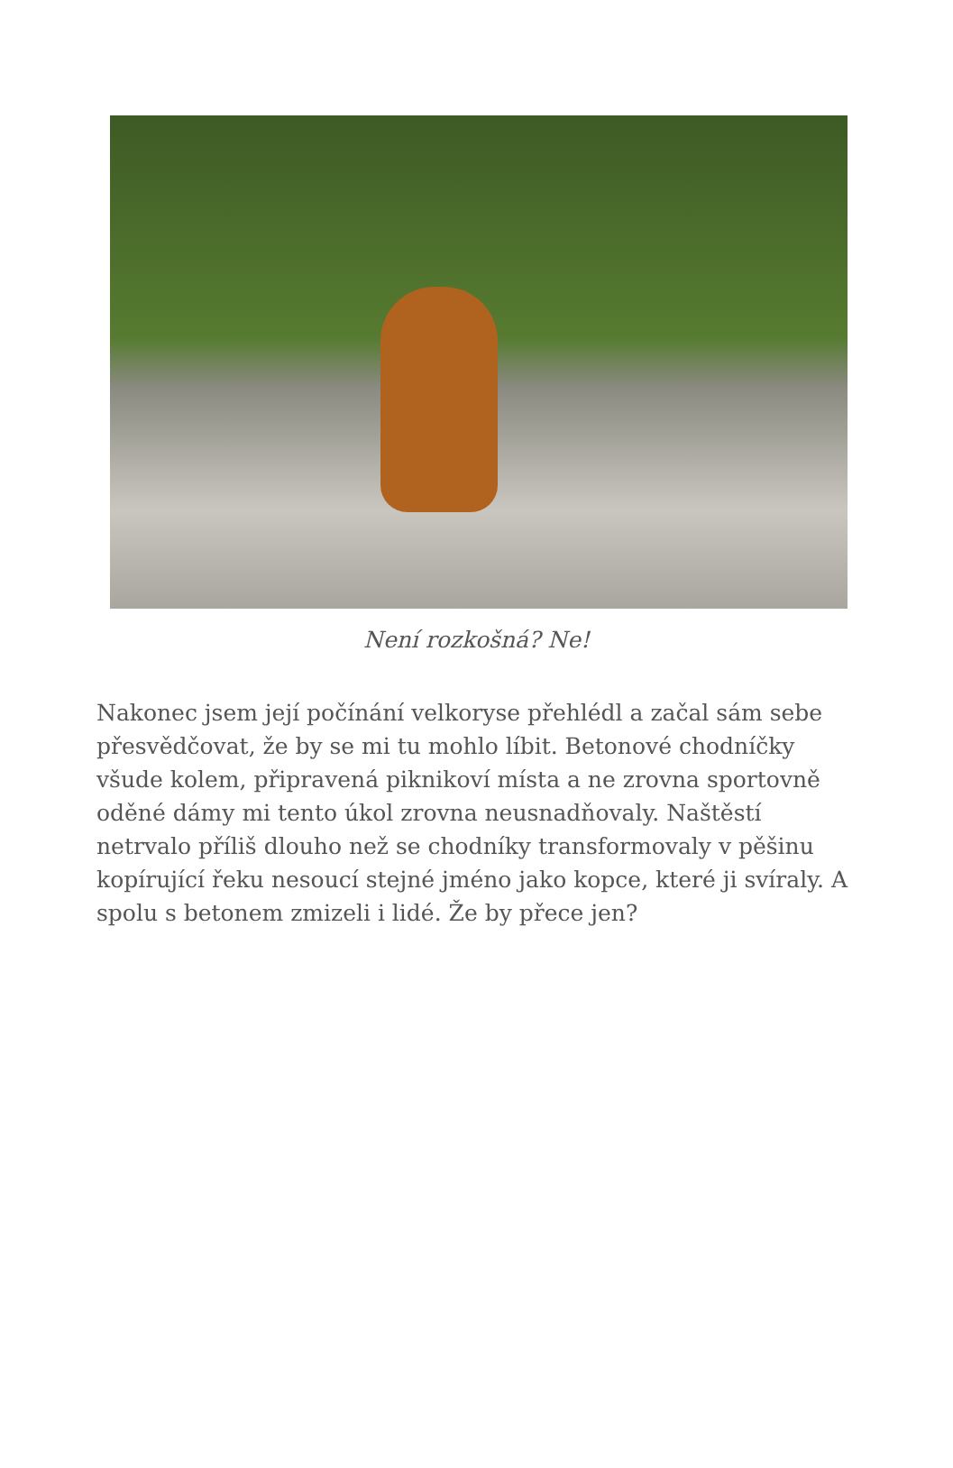Není rozkošná? Ne!
Nakonec jsem její počínání velkoryse přehlédl a začal sám sebe přesvědčovat, že by se mi tu mohlo líbit. Betonové chodníčky všude kolem, připravená piknikoví místa a ne zrovna sportovně oděné dámy mi tento úkol zrovna neusnadňovaly. Naštěstí netrvalo příliš dlouho než se chodníky transformovaly v pěšinu kopírující řeku nesoucí stejné jméno jako kopce, které ji svíraly. A spolu s betonem zmizeli i lidé. Že by přece jen?